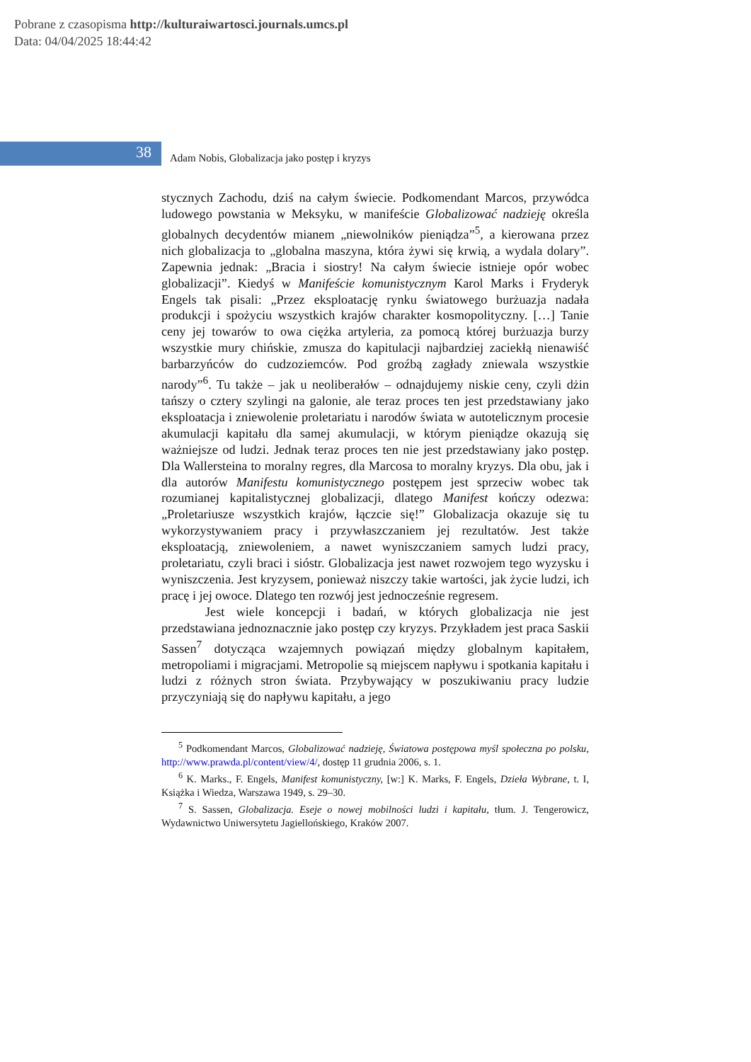Pobrane z czasopisma http://kulturaiwartosci.journals.umcs.pl
Data: 04/04/2025 18:44:42
38
Adam Nobis, Globalizacja jako postęp i kryzys
stycznych Zachodu, dziś na całym świecie. Podkomendant Marcos, przywódca ludowego powstania w Meksyku, w manifeście Globalizować nadzieję określa globalnych decydentów mianem „niewolników pieniądza”<sup>5</sup>, a kierowana przez nich globalizacja to „globalna maszyna, która żywi się krwią, a wydala dolary”. Zapewnia jednak: „Bracia i siostry! Na całym świecie istnieje opór wobec globalizacji”. Kiedyś w Manifeście komunistycznym Karol Marks i Fryderyk Engels tak pisali: „Przez eksploatację rynku światowego burżuazja nadała produkcji i spożyciu wszystkich krajów charakter kosmopolityczny. […] Tanie ceny jej towarów to owa ciężka artyleria, za pomocą której burżuazja burzy wszystkie mury chińskie, zmusza do kapitulacji najbardziej zaciekłą nienawiść barbarzyńców do cudzoziemców. Pod groźbą zagłady zniewala wszystkie narody”<sup>6</sup>. Tu także – jak u neoliberałów – odnajdujemy niskie ceny, czyli dżin tańszy o cztery szylingi na galonie, ale teraz proces ten jest przedstawiany jako eksploatacja i zniewolenie proletariatu i narodów świata w autotelicznym procesie akumulacji kapitału dla samej akumulacji, w którym pieniądze okazują się ważniejsze od ludzi. Jednak teraz proces ten nie jest przedstawiany jako postęp. Dla Wallersteina to moralny regres, dla Marcosa to moralny kryzys. Dla obu, jak i dla autorów Manifestu komunistycznego postępem jest sprzeciw wobec tak rozumianej kapitalistycznej globalizacji, dlatego Manifest kończy odezwa: „Proletariusze wszystkich krajów, łączcie się!” Globalizacja okazuje się tu wykorzystywaniem pracy i przywłaszczaniem jej rezultatów. Jest także eksploatacją, zniewoleniem, a nawet wyniszczaniem samych ludzi pracy, proletariatu, czyli braci i sióstr. Globalizacja jest nawet rozwojem tego wyzysku i wyniszczenia. Jest kryzysem, ponieważ niszczy takie wartości, jak życie ludzi, ich pracę i jej owoce. Dlatego ten rozwój jest jednocześnie regresem.
Jest wiele koncepcji i badań, w których globalizacja nie jest przedstawiana jednoznacznie jako postęp czy kryzys. Przykładem jest praca Saskii Sassen<sup>7</sup> dotycząca wzajemnych powiązań między globalnym kapitałem, metropoliami i migracjami. Metropolie są miejscem napływu i spotkania kapitału i ludzi z różnych stron świata. Przybywający w poszukiwaniu pracy ludzie przyczyniają się do napływu kapitału, a jego
<sup>5</sup> Podkomendant Marcos, Globalizować nadzieję, Światowa postępowa myśl społeczna po polsku, http://www.prawda.pl/content/view/4/, dostęp 11 grudnia 2006, s. 1.
<sup>6</sup> K. Marks., F. Engels, Manifest komunistyczny, [w:] K. Marks, F. Engels, Dzieła Wybrane, t. I, Książka i Wiedza, Warszawa 1949, s. 29–30.
<sup>7</sup> S. Sassen, Globalizacja. Eseje o nowej mobilności ludzi i kapitału, tłum. J. Tengerowicz, Wydawnictwo Uniwersytetu Jagiellońskiego, Kraków 2007.